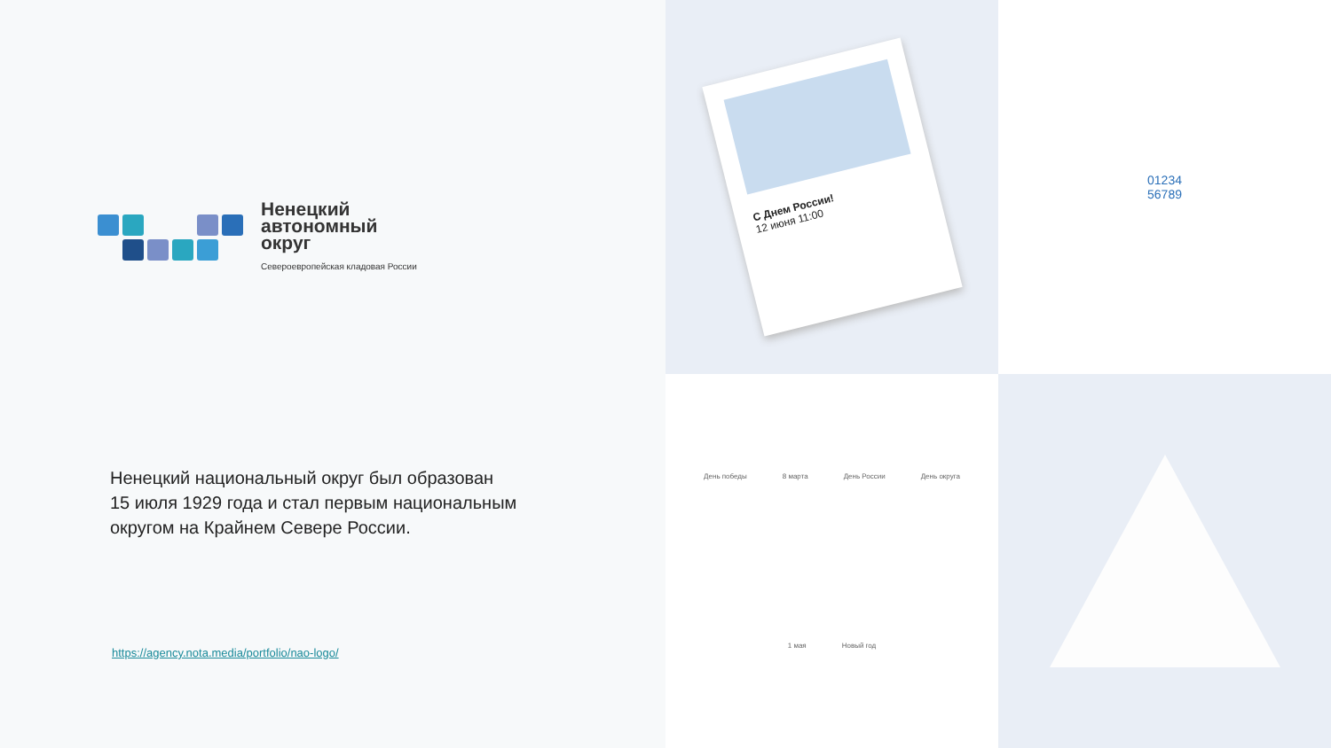Ненецкий
автономный
округ
Североевропейская кладовая России
Ненецкий национальный округ был образован
15 июля 1929 года и стал первым национальным
округом на Крайнем Севере России.
https://agency.nota.media/portfolio/nao-logo/
С Днем России!
12 июня 11:00
01234
56789
День победы 8 марта День России День округа 1 мая Новый год